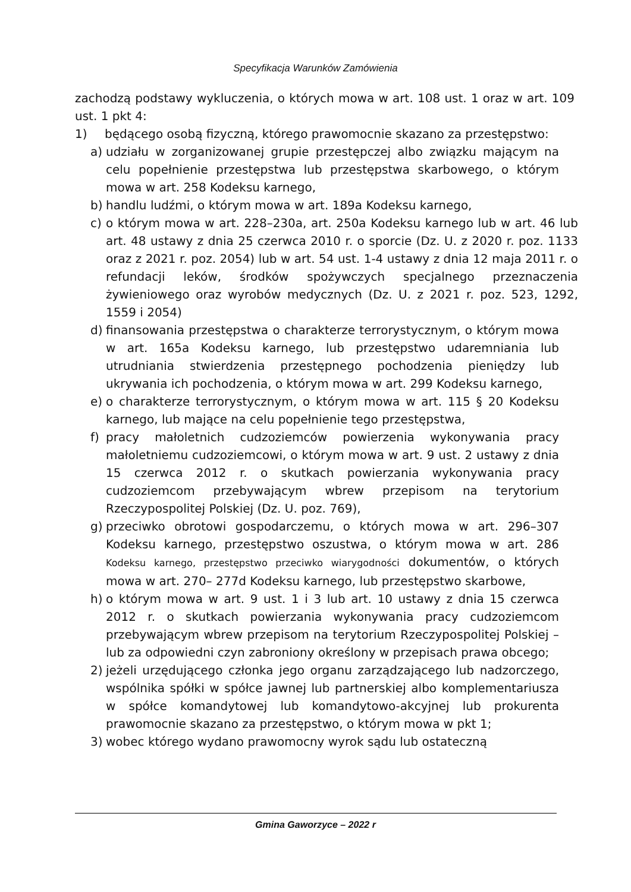Specyfikacja Warunków Zamówienia
zachodzą podstawy wykluczenia, o których mowa w art. 108 ust. 1 oraz w art. 109 ust. 1 pkt 4:
1) będącego osobą fizyczną, którego prawomocnie skazano za przestępstwo:
a) udziału w zorganizowanej grupie przestępczej albo związku mającym na celu popełnienie przestępstwa lub przestępstwa skarbowego, o którym mowa w art. 258 Kodeksu karnego,
b) handlu ludźmi, o którym mowa w art. 189a Kodeksu karnego,
c) o którym mowa w art. 228–230a, art. 250a Kodeksu karnego lub w art. 46 lub art. 48 ustawy z dnia 25 czerwca 2010 r. o sporcie (Dz. U. z 2020 r. poz. 1133 oraz z 2021 r. poz. 2054) lub w art. 54 ust. 1-4 ustawy z dnia 12 maja 2011 r. o refundacji leków, środków spożywczych specjalnego przeznaczenia żywieniowego oraz wyrobów medycznych (Dz. U. z 2021 r. poz. 523, 1292, 1559 i 2054)
d) finansowania przestępstwa o charakterze terrorystycznym, o którym mowa w art. 165a Kodeksu karnego, lub przestępstwo udaremniania lub utrudniania stwierdzenia przestępnego pochodzenia pieniędzy lub ukrywania ich pochodzenia, o którym mowa w art. 299 Kodeksu karnego,
e) o charakterze terrorystycznym, o którym mowa w art. 115 § 20 Kodeksu karnego, lub mające na celu popełnienie tego przestępstwa,
f) pracy małoletnich cudzoziemców powierzenia wykonywania pracy małoletniemu cudzoziemcowi, o którym mowa w art. 9 ust. 2 ustawy z dnia 15 czerwca 2012 r. o skutkach powierzania wykonywania pracy cudzoziemcom przebywającym wbrew przepisom na terytorium Rzeczypospolitej Polskiej (Dz. U. poz. 769),
g) przeciwko obrotowi gospodarczemu, o których mowa w art. 296–307 Kodeksu karnego, przestępstwo oszustwa, o którym mowa w art. 286 Kodeksu karnego, przestępstwo przeciwko wiarygodności dokumentów, o których mowa w art. 270– 277d Kodeksu karnego, lub przestępstwo skarbowe,
h) o którym mowa w art. 9 ust. 1 i 3 lub art. 10 ustawy z dnia 15 czerwca 2012 r. o skutkach powierzania wykonywania pracy cudzoziemcom przebywającym wbrew przepisom na terytorium Rzeczypospolitej Polskiej – lub za odpowiedni czyn zabroniony określony w przepisach prawa obcego;
2) jeżeli urzędującego członka jego organu zarządzającego lub nadzorczego, wspólnika spółki w spółce jawnej lub partnerskiej albo komplementariusza w spółce komandytowej lub komandytowo-akcyjnej lub prokurenta prawomocnie skazano za przestępstwo, o którym mowa w pkt 1;
3) wobec którego wydano prawomocny wyrok sądu lub ostateczną
Gmina Gaworzyce – 2022 r